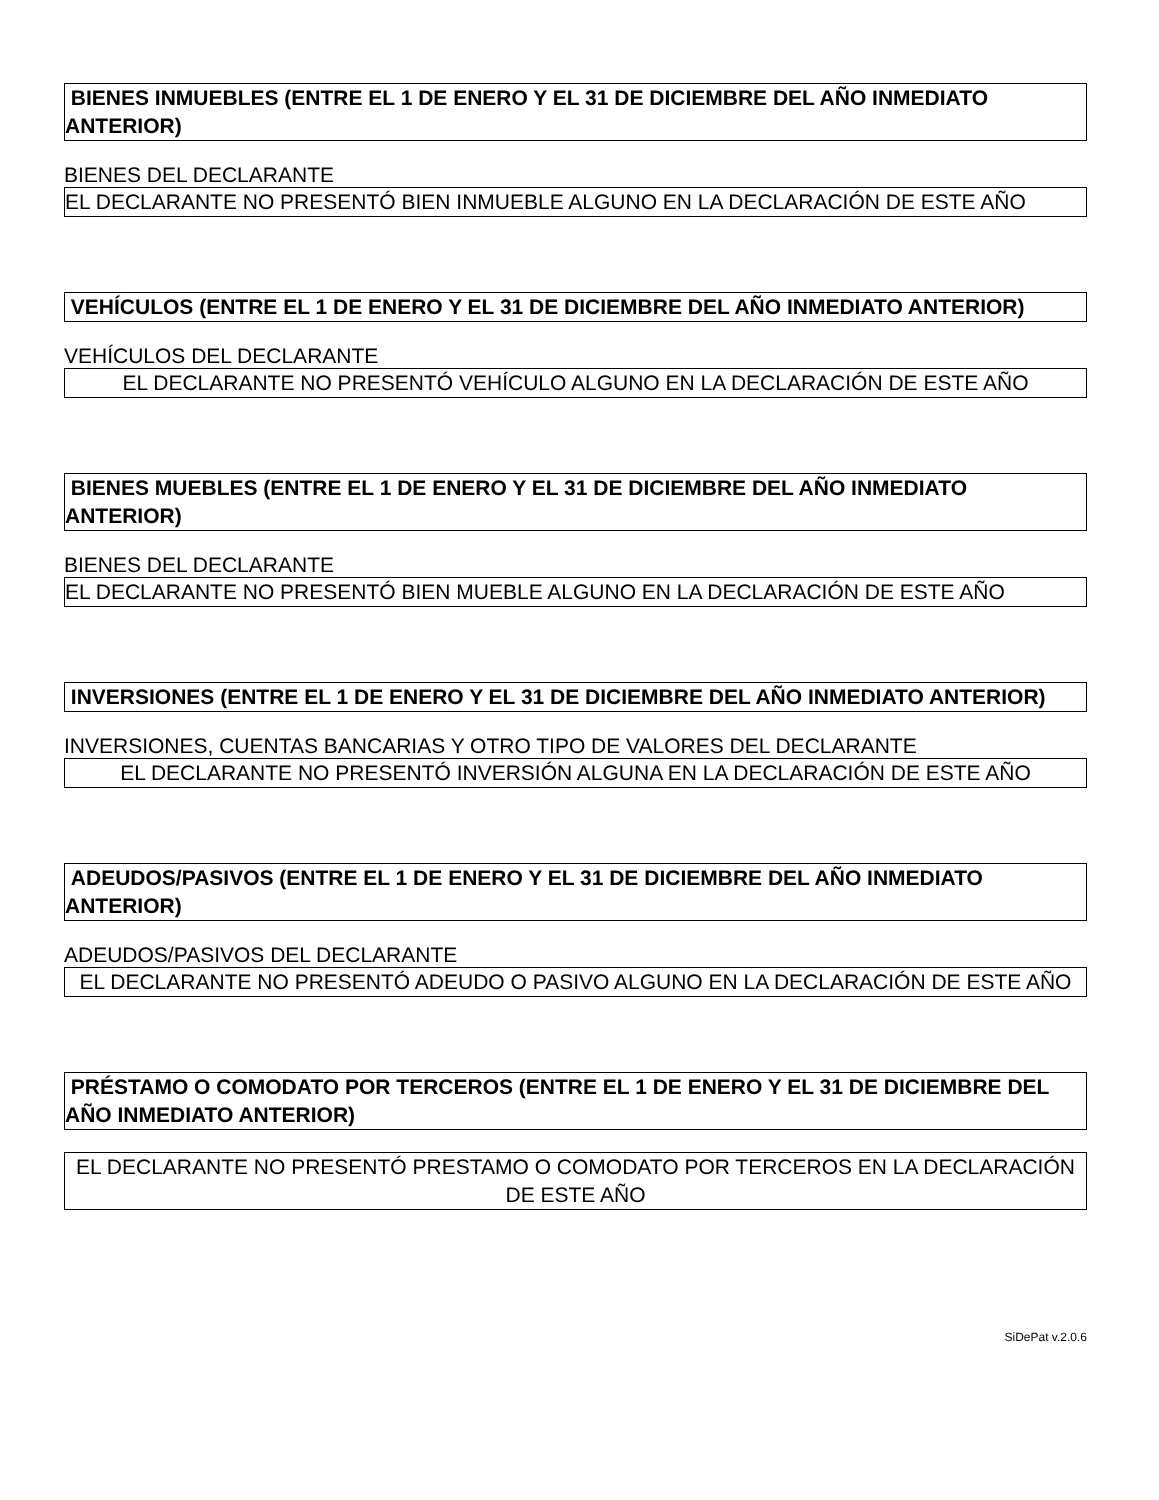BIENES INMUEBLES (ENTRE EL 1 DE ENERO Y EL 31 DE DICIEMBRE DEL AÑO INMEDIATO ANTERIOR)
BIENES DEL DECLARANTE
EL DECLARANTE NO PRESENTÓ BIEN INMUEBLE ALGUNO EN LA DECLARACIÓN DE ESTE AÑO
VEHÍCULOS (ENTRE EL 1 DE ENERO Y EL 31 DE DICIEMBRE DEL AÑO INMEDIATO ANTERIOR)
VEHÍCULOS DEL DECLARANTE
EL DECLARANTE NO PRESENTÓ VEHÍCULO ALGUNO EN LA DECLARACIÓN DE ESTE AÑO
BIENES MUEBLES (ENTRE EL 1 DE ENERO Y EL 31 DE DICIEMBRE DEL AÑO INMEDIATO ANTERIOR)
BIENES DEL DECLARANTE
EL DECLARANTE NO PRESENTÓ BIEN MUEBLE ALGUNO EN LA DECLARACIÓN DE ESTE AÑO
INVERSIONES (ENTRE EL 1 DE ENERO Y EL 31 DE DICIEMBRE DEL AÑO INMEDIATO ANTERIOR)
INVERSIONES, CUENTAS BANCARIAS Y OTRO TIPO DE VALORES DEL DECLARANTE
EL DECLARANTE NO PRESENTÓ INVERSIÓN ALGUNA EN LA DECLARACIÓN DE ESTE AÑO
ADEUDOS/PASIVOS (ENTRE EL 1 DE ENERO Y EL 31 DE DICIEMBRE DEL AÑO INMEDIATO ANTERIOR)
ADEUDOS/PASIVOS DEL DECLARANTE
EL DECLARANTE NO PRESENTÓ ADEUDO O PASIVO ALGUNO EN LA DECLARACIÓN DE ESTE AÑO
PRÉSTAMO O COMODATO POR TERCEROS (ENTRE EL 1 DE ENERO Y EL 31 DE DICIEMBRE DEL AÑO INMEDIATO ANTERIOR)
EL DECLARANTE NO PRESENTÓ PRESTAMO O COMODATO POR TERCEROS EN LA DECLARACIÓN DE ESTE AÑO
SiDePat v.2.0.6